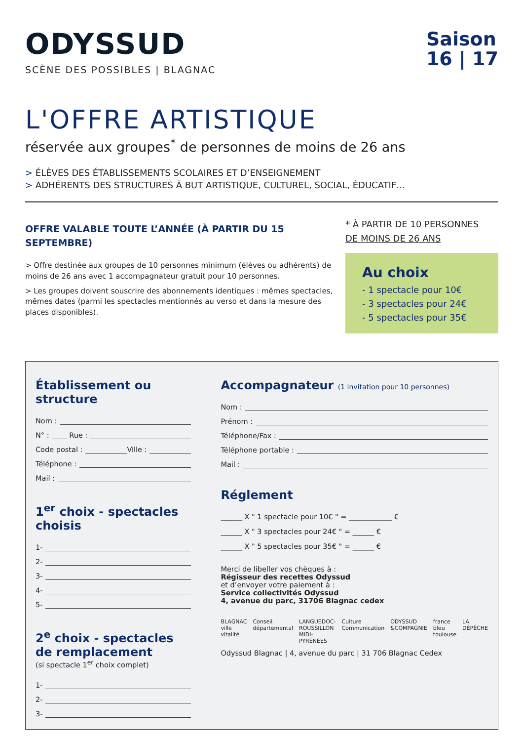ODYSSUD
SCÈNE DES POSSIBLES | BLAGNAC
Saison
16 | 17
L'OFFRE ARTISTIQUE
réservée aux groupes<sup>*</sup> de personnes de moins de 26 ans
> ÉLÈVES DES ÉTABLISSEMENTS SCOLAIRES ET D’ENSEIGNEMENT
> ADHÉRENTS DES STRUCTURES À BUT ARTISTIQUE, CULTUREL, SOCIAL, ÉDUCATIF…
OFFRE VALABLE TOUTE L’ANNÉE (À PARTIR DU 15 SEPTEMBRE)
> Offre destinée aux groupes de 10 personnes minimum (élèves ou adhérents) de moins de 26 ans avec 1 accompagnateur gratuit pour 10 personnes.
> Les groupes doivent souscrire des abonnements identiques : mêmes spectacles, mêmes dates (parmi les spectacles mentionnés au verso et dans la mesure des places disponibles).
* À PARTIR DE 10 PERSONNES
DE MOINS DE 26 ANS
Au choix
- 1 spectacle pour 10€
- 3 spectacles pour 24€
- 5 spectacles pour 35€
Établissement ou structure
Nom :
N° : Rue :
Code postal : Ville :
Téléphone :
Mail :
1<sup>er</sup> choix - spectacles choisis
1-
2-
3-
4-
5-
2<sup>e</sup> choix - spectacles de remplacement
(si spectacle 1<sup>er</sup> choix complet)
1-
2-
3-
Accompagnateur (1 invitation pour 10 personnes)
Nom :
Prénom :
Téléphone/Fax :
Téléphone portable :
Mail :
Réglement
______ X " 1 spectacle pour 10€ " = ____________ €
______ X " 3 spectacles pour 24€ " = ______ €
______ X " 5 spectacles pour 35€ " = ______ €
Merci de libeller vos chèques à :
Régisseur des recettes Odyssud
et d’envoyer votre paiement à :
Service collectivités Odyssud
4, avenue du parc, 31706 Blagnac cedex
BLAGNAC ville vitalité Conseil départemental LANGUEDOC-ROUSSILLON MIDI-PYRÉNÉES Culture Communication ODYSSUD &COMPAGNIE france bleu toulouse LA DÉPÊCHE
Odyssud Blagnac | 4, avenue du parc | 31 706 Blagnac Cedex